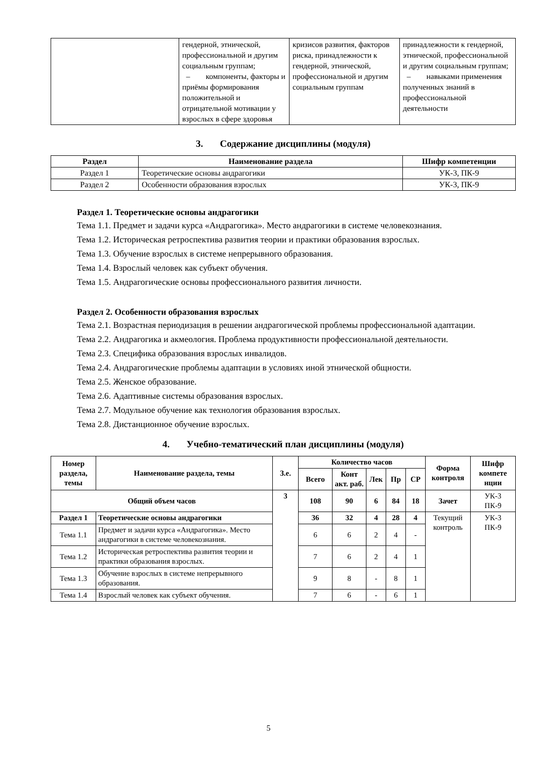| | гендерной, этнической, профессиональной и другим социальным группам; – компоненты, факторы и приёмы формирования положительной и отрицательной мотивации у взрослых в сфере здоровья | кризисов развития, факторов риска, принадлежности к гендерной, этнической, профессиональной и другим социальным группам | принадлежности к гендерной, этнической, профессиональной и другим социальным группам; – навыками применения полученных знаний в профессиональной деятельности |
3. Содержание дисциплины (модуля)
| Раздел | Наименование раздела | Шифр компетенции |
| --- | --- | --- |
| Раздел 1 | Теоретические основы андрагогики | УК-3, ПК-9 |
| Раздел 2 | Особенности образования взрослых | УК-3, ПК-9 |
Раздел 1. Теоретические основы андрагогики
Тема 1.1. Предмет и задачи курса «Андрагогика». Место андрагогики в системе человекознания.
Тема 1.2. Историческая ретроспектива развития теории и практики образования взрослых.
Тема 1.3. Обучение взрослых в системе непрерывного образования.
Тема 1.4. Взрослый человек как субъект обучения.
Тема 1.5. Андрагогические основы профессионального развития личности.
Раздел 2. Особенности образования взрослых
Тема 2.1. Возрастная периодизация в решении андрагогической проблемы профессиональной адаптации.
Тема 2.2. Андрагогика и акмеология. Проблема продуктивности профессиональной деятельности.
Тема 2.3. Специфика образования взрослых инвалидов.
Тема 2.4. Андрагогические проблемы адаптации в условиях иной этнической общности.
Тема 2.5. Женское образование.
Тема 2.6. Адаптивные системы образования взрослых.
Тема 2.7. Модульное обучение как технология образования взрослых.
Тема 2.8. Дистанционное обучение взрослых.
4. Учебно-тематический план дисциплины (модуля)
| Номер раздела, темы | Наименование раздела, темы | З.е. | Количество часов | | | | | Форма контроля | Шифр компете нции |
| --- | --- | --- | --- | --- | --- | --- | --- | --- | --- |
| | | | Всего | Конт акт. раб. | Лек | Пр | СР | | |
| Общий объем часов | | 3 | 108 | 90 | 6 | 84 | 18 | Зачет | УК-3 ПК-9 |
| Раздел 1 | Теоретические основы андрагогики | | 36 | 32 | 4 | 28 | 4 | Текущий контроль | УК-3 ПК-9 |
| Тема 1.1 | Предмет и задачи курса «Андрагогика». Место андрагогики в системе человекознания. | | 6 | 6 | 2 | 4 | - | | |
| Тема 1.2 | Историческая ретроспектива развития теории и практики образования взрослых. | | 7 | 6 | 2 | 4 | 1 | | |
| Тема 1.3 | Обучение взрослых в системе непрерывного образования. | | 9 | 8 | - | 8 | 1 | | |
| Тема 1.4 | Взрослый человек как субъект обучения. | | 7 | 6 | - | 6 | 1 | | |
5